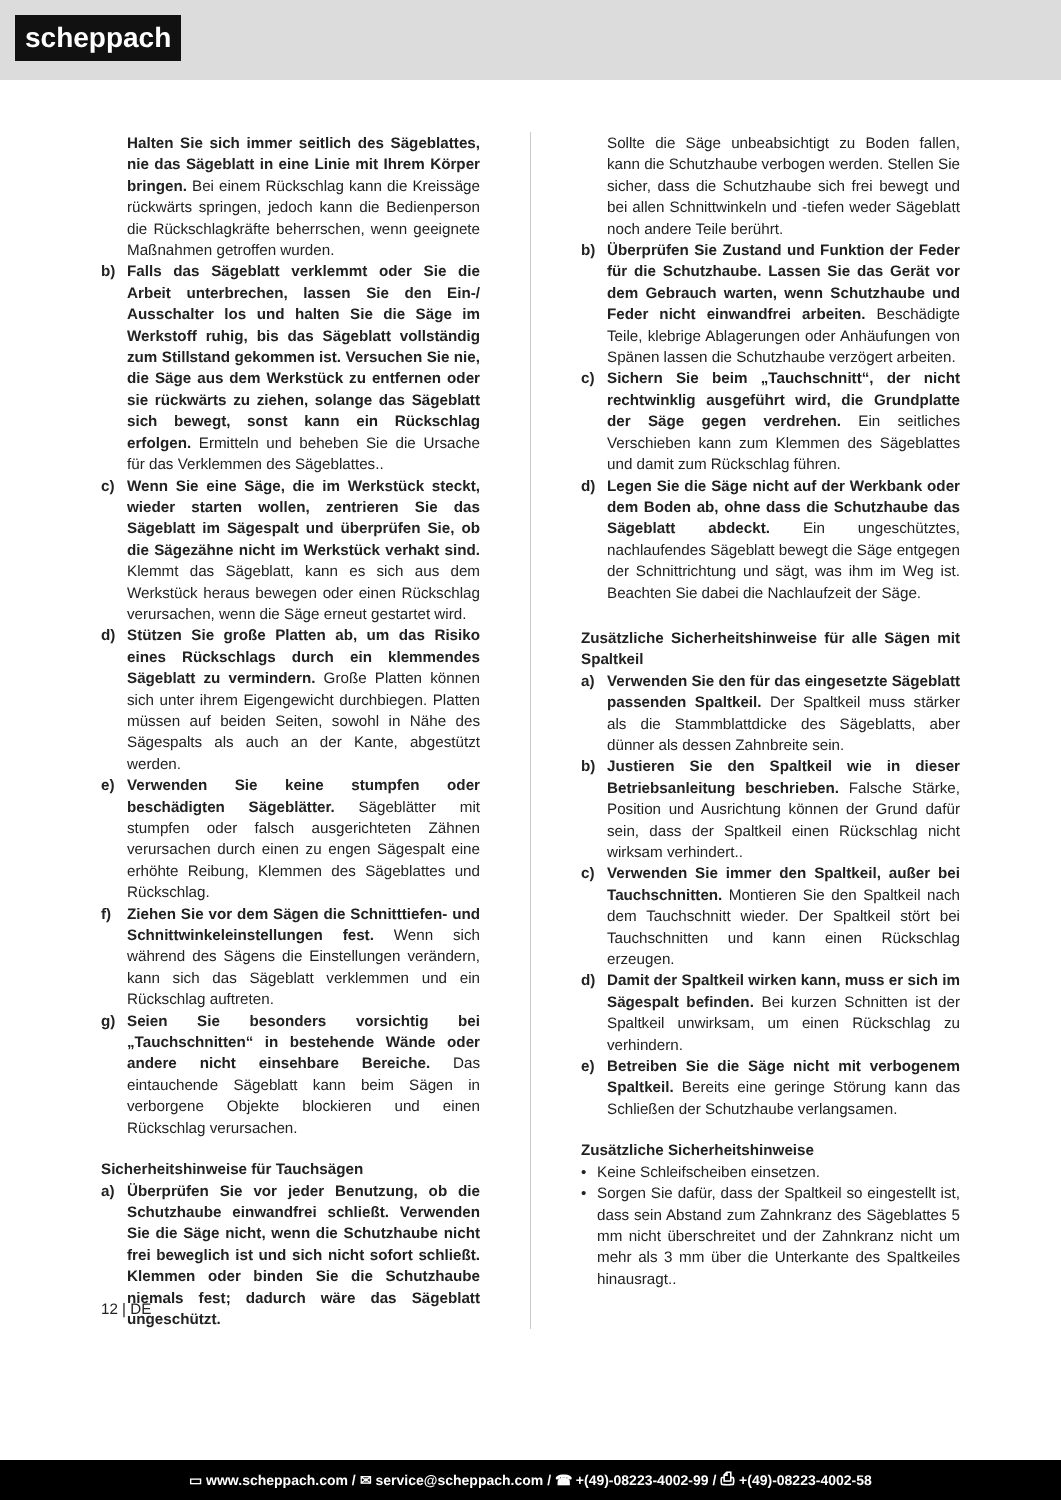scheppach
Halten Sie sich immer seitlich des Sägeblattes, nie das Sägeblatt in eine Linie mit Ihrem Körper bringen. Bei einem Rückschlag kann die Kreissäge rückwärts springen, jedoch kann die Bedienperson die Rückschlagkräfte beherrschen, wenn geeignete Maßnahmen getroffen wurden.
b) Falls das Sägeblatt verklemmt oder Sie die Arbeit unterbrechen, lassen Sie den Ein-/ Ausschalter los und halten Sie die Säge im Werkstoff ruhig, bis das Sägeblatt vollständig zum Stillstand gekommen ist. Versuchen Sie nie, die Säge aus dem Werkstück zu entfernen oder sie rückwärts zu ziehen, solange das Sägeblatt sich bewegt, sonst kann ein Rückschlag erfolgen. Ermitteln und beheben Sie die Ursache für das Verklemmen des Sägeblattes..
c) Wenn Sie eine Säge, die im Werkstück steckt, wieder starten wollen, zentrieren Sie das Sägeblatt im Sägespalt und überprüfen Sie, ob die Sägezähne nicht im Werkstück verhakt sind. Klemmt das Sägeblatt, kann es sich aus dem Werkstück heraus bewegen oder einen Rückschlag verursachen, wenn die Säge erneut gestartet wird.
d) Stützen Sie große Platten ab, um das Risiko eines Rückschlags durch ein klemmendes Sägeblatt zu vermindern. Große Platten können sich unter ihrem Eigengewicht durchbiegen. Platten müssen auf beiden Seiten, sowohl in Nähe des Sägespalts als auch an der Kante, abgestützt werden.
e) Verwenden Sie keine stumpfen oder beschädigten Sägeblätter. Sägeblätter mit stumpfen oder falsch ausgerichteten Zähnen verursachen durch einen zu engen Sägespalt eine erhöhte Reibung, Klemmen des Sägeblattes und Rückschlag.
f) Ziehen Sie vor dem Sägen die Schnitttiefen- und Schnittwinkeleinstellungen fest. Wenn sich während des Sägens die Einstellungen verändern, kann sich das Sägeblatt verklemmen und ein Rückschlag auftreten.
g) Seien Sie besonders vorsichtig bei „Tauchschnitten“ in bestehende Wände oder andere nicht einsehbare Bereiche. Das eintauchende Sägeblatt kann beim Sägen in verborgene Objekte blockieren und einen Rückschlag verursachen.
Sicherheitshinweise für Tauchsägen
a) Überprüfen Sie vor jeder Benutzung, ob die Schutzhaube einwandfrei schließt. Verwenden Sie die Säge nicht, wenn die Schutzhaube nicht frei beweglich ist und sich nicht sofort schließt. Klemmen oder binden Sie die Schutzhaube niemals fest; dadurch wäre das Sägeblatt ungeschützt.
Sollte die Säge unbeabsichtigt zu Boden fallen, kann die Schutzhaube verbogen werden. Stellen Sie sicher, dass die Schutzhaube sich frei bewegt und bei allen Schnittwinkeln und -tiefen weder Sägeblatt noch andere Teile berührt.
b) Überprüfen Sie Zustand und Funktion der Feder für die Schutzhaube. Lassen Sie das Gerät vor dem Gebrauch warten, wenn Schutzhaube und Feder nicht einwandfrei arbeiten. Beschädigte Teile, klebrige Ablagerungen oder Anhäufungen von Spänen lassen die Schutzhaube verzögert arbeiten.
c) Sichern Sie beim „Tauchschnitt“, der nicht rechtwinklig ausgeführt wird, die Grundplatte der Säge gegen verdrehen. Ein seitliches Verschieben kann zum Klemmen des Sägeblattes und damit zum Rückschlag führen.
d) Legen Sie die Säge nicht auf der Werkbank oder dem Boden ab, ohne dass die Schutzhaube das Sägeblatt abdeckt. Ein ungeschütztes, nachlaufendes Sägeblatt bewegt die Säge entgegen der Schnittrichtung und sägt, was ihm im Weg ist. Beachten Sie dabei die Nachlaufzeit der Säge.
Zusätzliche Sicherheitshinweise für alle Sägen mit Spaltkeil
a) Verwenden Sie den für das eingesetzte Sägeblatt passenden Spaltkeil. Der Spaltkeil muss stärker als die Stammblattdicke des Sägeblatts, aber dünner als dessen Zahnbreite sein.
b) Justieren Sie den Spaltkeil wie in dieser Betriebsanleitung beschrieben. Falsche Stärke, Position und Ausrichtung können der Grund dafür sein, dass der Spaltkeil einen Rückschlag nicht wirksam verhindert..
c) Verwenden Sie immer den Spaltkeil, außer bei Tauchschnitten. Montieren Sie den Spaltkeil nach dem Tauchschnitt wieder. Der Spaltkeil stört bei Tauchschnitten und kann einen Rückschlag erzeugen.
d) Damit der Spaltkeil wirken kann, muss er sich im Sägespalt befinden. Bei kurzen Schnitten ist der Spaltkeil unwirksam, um einen Rückschlag zu verhindern.
e) Betreiben Sie die Säge nicht mit verbogenem Spaltkeil. Bereits eine geringe Störung kann das Schließen der Schutzhaube verlangsamen.
Zusätzliche Sicherheitshinweise
• Keine Schleifscheiben einsetzen.
• Sorgen Sie dafür, dass der Spaltkeil so eingestellt ist, dass sein Abstand zum Zahnkranz des Sägeblattes 5 mm nicht überschreitet und der Zahnkranz nicht um mehr als 3 mm über die Unterkante des Spaltkeiles hinausragt..
12 | DE
▭ www.scheppach.com / ✉ service@scheppach.com / ☎ +(49)-08223-4002-99 / ⎙ +(49)-08223-4002-58